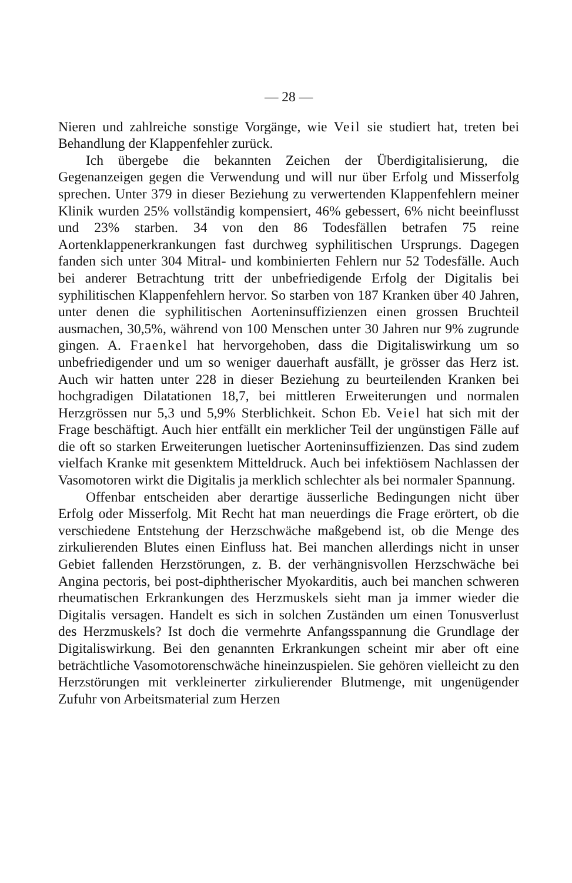— 28 —
Nieren und zahlreiche sonstige Vorgänge, wie Veil sie studiert hat, treten bei Behandlung der Klappenfehler zurück.
Ich übergebe die bekannten Zeichen der Überdigitalisierung, die Gegenanzeigen gegen die Verwendung und will nur über Erfolg und Misserfolg sprechen. Unter 379 in dieser Beziehung zu verwertenden Klappenfehlern meiner Klinik wurden 25% vollständig kompensiert, 46% gebessert, 6% nicht beeinflusst und 23% starben. 34 von den 86 Todesfällen betrafen 75 reine Aortenklappenerkrankungen fast durchweg syphilitischen Ursprungs. Dagegen fanden sich unter 304 Mitral- und kombinierten Fehlern nur 52 Todesfälle. Auch bei anderer Betrachtung tritt der unbefriedigende Erfolg der Digitalis bei syphilitischen Klappenfehlern hervor. So starben von 187 Kranken über 40 Jahren, unter denen die syphilitischen Aorteninsuffizienzen einen grossen Bruchteil ausmachen, 30,5%, während von 100 Menschen unter 30 Jahren nur 9% zugrunde gingen. A. Fraenkel hat hervorgehoben, dass die Digitaliswirkung um so unbefriedigender und um so weniger dauerhaft ausfällt, je grösser das Herz ist. Auch wir hatten unter 228 in dieser Beziehung zu beurteilenden Kranken bei hochgradigen Dilatationen 18,7, bei mittleren Erweiterungen und normalen Herzgrössen nur 5,3 und 5,9% Sterblichkeit. Schon Eb. Veiel hat sich mit der Frage beschäftigt. Auch hier entfällt ein merklicher Teil der ungünstigen Fälle auf die oft so starken Erweiterungen luetischer Aorteninsuffizienzen. Das sind zudem vielfach Kranke mit gesenktem Mitteldruck. Auch bei infektiösem Nachlassen der Vasomotoren wirkt die Digitalis ja merklich schlechter als bei normaler Spannung.
Offenbar entscheiden aber derartige äusserliche Bedingungen nicht über Erfolg oder Misserfolg. Mit Recht hat man neuerdings die Frage erörtert, ob die verschiedene Entstehung der Herzschwäche maßgebend ist, ob die Menge des zirkulierenden Blutes einen Einfluss hat. Bei manchen allerdings nicht in unser Gebiet fallenden Herzstörungen, z. B. der verhängnisvollen Herzschwäche bei Angina pectoris, bei post-diphtherischer Myokarditis, auch bei manchen schweren rheumatischen Erkrankungen des Herzmuskels sieht man ja immer wieder die Digitalis versagen. Handelt es sich in solchen Zuständen um einen Tonusverlust des Herzmuskels? Ist doch die vermehrte Anfangsspannung die Grundlage der Digitaliswirkung. Bei den genannten Erkrankungen scheint mir aber oft eine beträchtliche Vasomotorenschwäche hineinzuspielen. Sie gehören vielleicht zu den Herzstörungen mit verkleinerter zirkulierender Blutmenge, mit ungenügender Zufuhr von Arbeitsmaterial zum Herzen